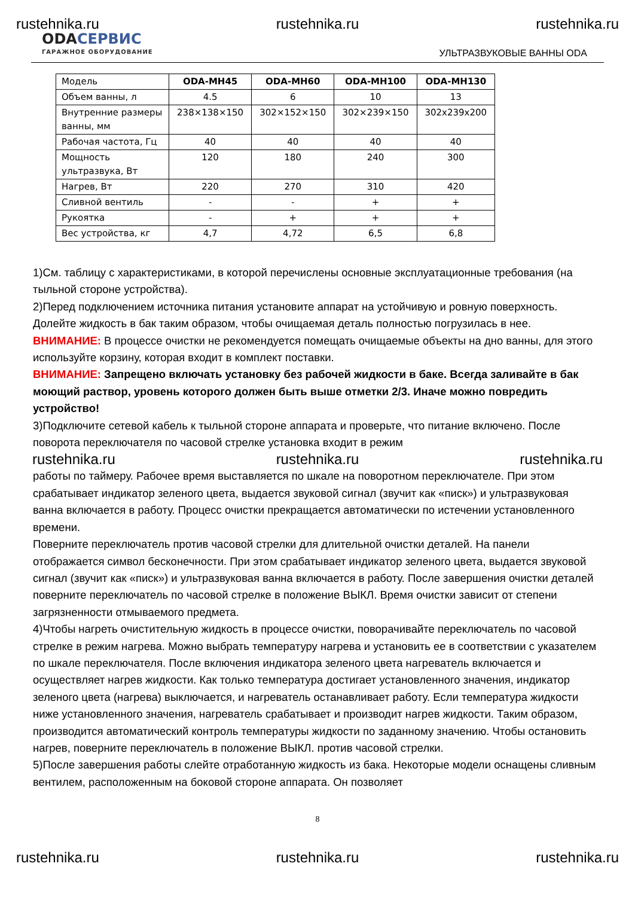rustehnika.ru rustehnika.ru rustehnika.ru
ODAСЕРВИС
ГАРАЖНОЕ ОБОРУДОВАНИЕ
УЛЬТРАЗВУКОВЫЕ ВАННЫ ODA
| Модель | ODA-MH45 | ODA-MH60 | ODA-MH100 | ODA-MH130 |
| --- | --- | --- | --- | --- |
| Объем ванны, л | 4.5 | 6 | 10 | 13 |
| Внутренние размеры ванны, мм | 238×138×150 | 302×152×150 | 302×239×150 | 302x239x200 |
| Рабочая частота, Гц | 40 | 40 | 40 | 40 |
| Мощность ультразвука, Вт | 120 | 180 | 240 | 300 |
| Нагрев, Вт | 220 | 270 | 310 | 420 |
| Сливной вентиль | - | - | + | + |
| Рукоятка | - | + | + | + |
| Вес устройства, кг | 4,7 | 4,72 | 6,5 | 6,8 |
1)См. таблицу с характеристиками, в которой перечислены основные эксплуатационные требования (на тыльной стороне устройства).
2)Перед подключением источника питания установите аппарат на устойчивую и ровную поверхность. Долейте жидкость в бак таким образом, чтобы очищаемая деталь полностью погрузилась в нее.
ВНИМАНИЕ: В процессе очистки не рекомендуется помещать очищаемые объекты на дно ванны, для этого используйте корзину, которая входит в комплект поставки.
ВНИМАНИЕ: Запрещено включать установку без рабочей жидкости в баке. Всегда заливайте в бак моющий раствор, уровень которого должен быть выше отметки 2/3. Иначе можно повредить устройство!
3)Подключите сетевой кабель к тыльной стороне аппарата и проверьте, что питание включено. После поворота переключателя по часовой стрелке установка входит в режим
rustehnika.ru rustehnika.ru rustehnika.ru
работы по таймеру. Рабочее время выставляется по шкале на поворотном переключателе. При этом срабатывает индикатор зеленого цвета, выдается звуковой сигнал (звучит как «писк») и ультразвуковая ванна включается в работу. Процесс очистки прекращается автоматически по истечении установленного времени.
Поверните переключатель против часовой стрелки для длительной очистки деталей. На панели отображается символ бесконечности. При этом срабатывает индикатор зеленого цвета, выдается звуковой сигнал (звучит как «писк») и ультразвуковая ванна включается в работу. После завершения очистки деталей поверните переключатель по часовой стрелке в положение ВЫКЛ. Время очистки зависит от степени загрязненности отмываемого предмета.
4)Чтобы нагреть очистительную жидкость в процессе очистки, поворачивайте переключатель по часовой стрелке в режим нагрева. Можно выбрать температуру нагрева и установить ее в соответствии с указателем по шкале переключателя. После включения индикатора зеленого цвета нагреватель включается и осуществляет нагрев жидкости. Как только температура достигает установленного значения, индикатор зеленого цвета (нагрева) выключается, и нагреватель останавливает работу. Если температура жидкости ниже установленного значения, нагреватель срабатывает и производит нагрев жидкости. Таким образом, производится автоматический контроль температуры жидкости по заданному значению. Чтобы остановить нагрев, поверните переключатель в положение ВЫКЛ. против часовой стрелки.
5)После завершения работы слейте отработанную жидкость из бака. Некоторые модели оснащены сливным вентилем, расположенным на боковой стороне аппарата. Он позволяет
8
rustehnika.ru rustehnika.ru rustehnika.ru